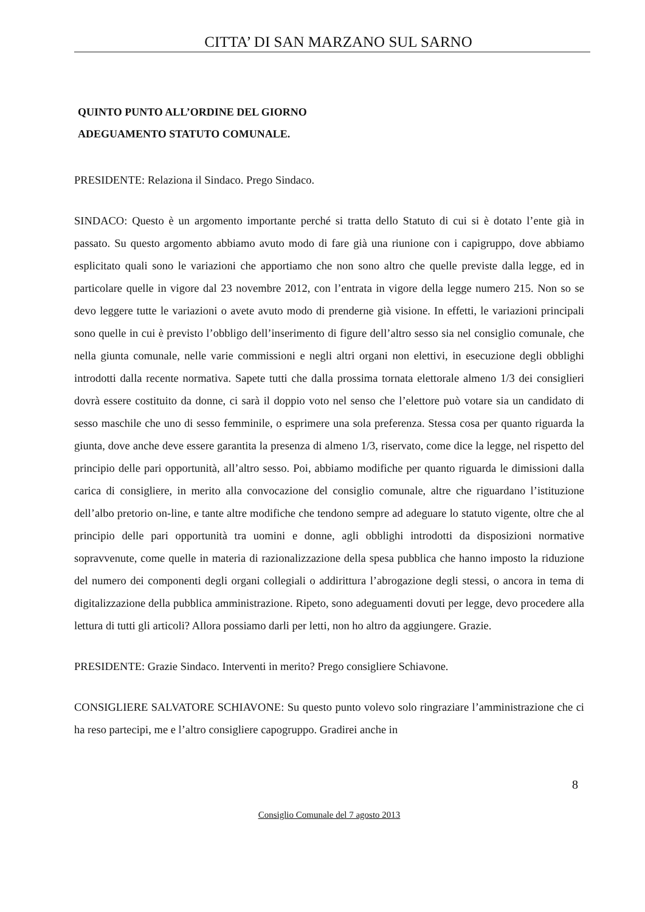CITTA’ DI SAN MARZANO SUL SARNO
QUINTO PUNTO ALL’ORDINE DEL GIORNO
ADEGUAMENTO STATUTO COMUNALE.
PRESIDENTE: Relaziona il Sindaco. Prego Sindaco.
SINDACO: Questo è un argomento importante perché si tratta dello Statuto di cui si è dotato l’ente già in passato. Su questo argomento abbiamo avuto modo di fare già una riunione con i capigruppo, dove abbiamo esplicitato quali sono le variazioni che apportiamo che non sono altro che quelle previste dalla legge, ed in particolare quelle in vigore dal 23 novembre 2012, con l’entrata in vigore della legge numero 215. Non so se devo leggere tutte le variazioni o avete avuto modo di prenderne già visione. In effetti, le variazioni principali sono quelle in cui è previsto l’obbligo dell’inserimento di figure dell’altro sesso sia nel consiglio comunale, che nella giunta comunale, nelle varie commissioni e negli altri organi non elettivi, in esecuzione degli obblighi introdotti dalla recente normativa. Sapete tutti che dalla prossima tornata elettorale almeno 1/3 dei consiglieri dovrà essere costituito da donne, ci sarà il doppio voto nel senso che l’elettore può votare sia un candidato di sesso maschile che uno di sesso femminile, o esprimere una sola preferenza. Stessa cosa per quanto riguarda la giunta, dove anche deve essere garantita la presenza di almeno 1/3, riservato, come dice la legge, nel rispetto del principio delle pari opportunità, all’altro sesso. Poi, abbiamo modifiche per quanto riguarda le dimissioni dalla carica di consigliere, in merito alla convocazione del consiglio comunale, altre che riguardano l’istituzione dell’albo pretorio on-line, e tante altre modifiche che tendono sempre ad adeguare lo statuto vigente, oltre che al principio delle pari opportunità tra uomini e donne, agli obblighi introdotti da disposizioni normative sopravvenute, come quelle in materia di razionalizzazione della spesa pubblica che hanno imposto la riduzione del numero dei componenti degli organi collegiali o addirittura l’abrogazione degli stessi, o ancora in tema di digitalizzazione della pubblica amministrazione. Ripeto, sono adeguamenti dovuti per legge, devo procedere alla lettura di tutti gli articoli? Allora possiamo darli per letti, non ho altro da aggiungere. Grazie.
PRESIDENTE: Grazie Sindaco. Interventi in merito? Prego consigliere Schiavone.
CONSIGLIERE SALVATORE SCHIAVONE: Su questo punto volevo solo ringraziare l’amministrazione che ci ha reso partecipi, me e l’altro consigliere capogruppo. Gradirei anche in
8
Consiglio Comunale del 7 agosto 2013